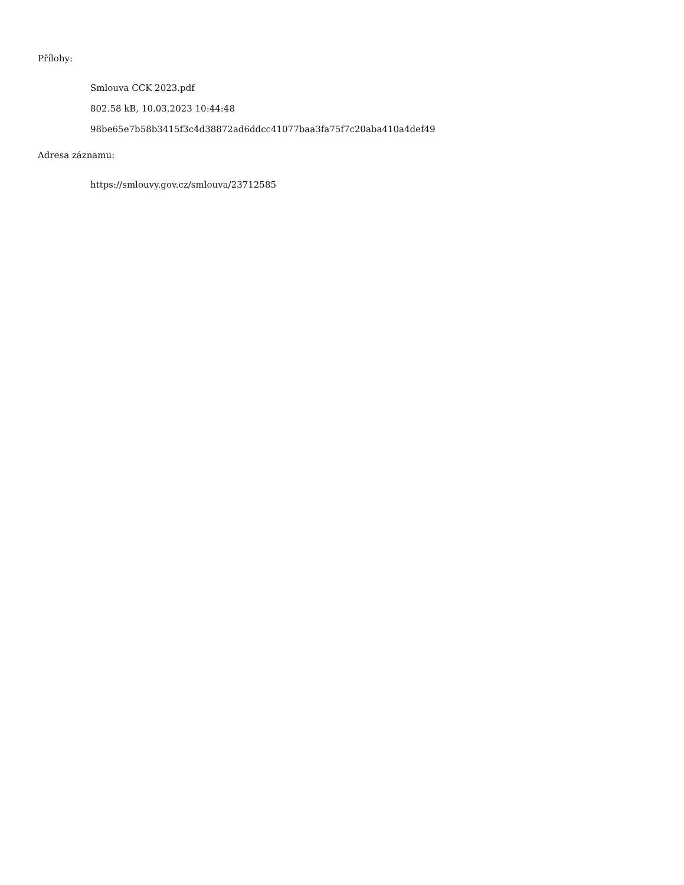Přílohy:
Smlouva CCK 2023.pdf
802.58 kB, 10.03.2023 10:44:48
98be65e7b58b3415f3c4d38872ad6ddcc41077baa3fa75f7c20aba410a4def49
Adresa záznamu:
https://smlouvy.gov.cz/smlouva/23712585